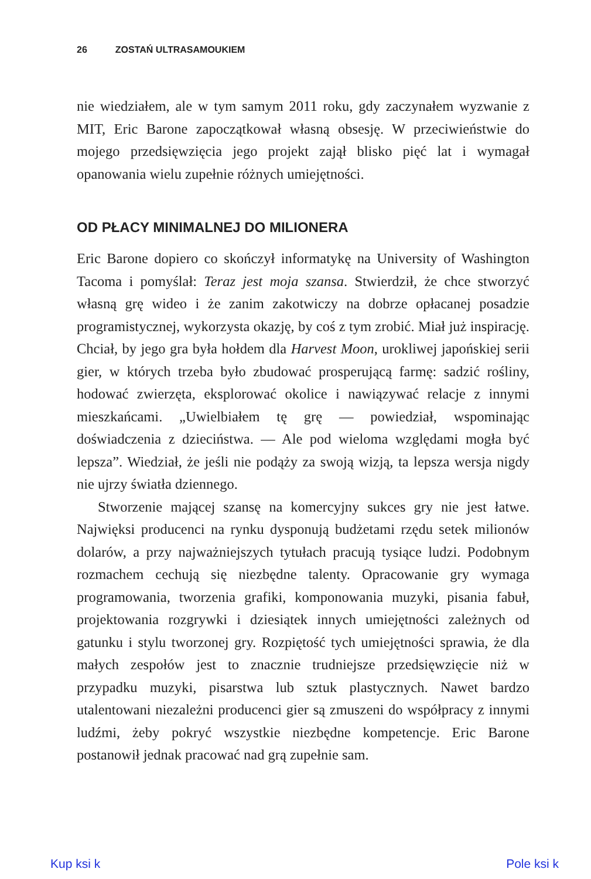26 ZOSTAŃ ULTRASAMOUKIEM
nie wiedziałem, ale w tym samym 2011 roku, gdy zaczynałem wyzwanie z MIT, Eric Barone zapoczątkował własną obsesję. W przeciwieństwie do mojego przedsięwzięcia jego projekt zajął blisko pięć lat i wymagał opanowania wielu zupełnie różnych umiejętności.
OD PŁACY MINIMALNEJ DO MILIONERA
Eric Barone dopiero co skończył informatykę na University of Washington Tacoma i pomyślał: Teraz jest moja szansa. Stwierdził, że chce stworzyć własną grę wideo i że zanim zakotwiczy na dobrze opłacanej posadzie programistycznej, wykorzysta okazję, by coś z tym zrobić. Miał już inspirację. Chciał, by jego gra była hołdem dla Harvest Moon, urokliwej japońskiej serii gier, w których trzeba było zbudować prosperującą farmę: sadzić rośliny, hodować zwierzęta, eksplorować okolice i nawiązywać relacje z innymi mieszkańcami. „Uwielbiałem tę grę — powiedział, wspominając doświadczenia z dzieciństwa. — Ale pod wieloma względami mogła być lepsza”. Wiedział, że jeśli nie podąży za swoją wizją, ta lepsza wersja nigdy nie ujrzy światła dziennego.
Stworzenie mającej szansę na komercyjny sukces gry nie jest łatwe. Najwięksi producenci na rynku dysponują budżetami rzędu setek milionów dolarów, a przy najważniejszych tytułach pracują tysiące ludzi. Podobnym rozmachem cechują się niezbędne talenty. Opracowanie gry wymaga programowania, tworzenia grafiki, komponowania muzyki, pisania fabuł, projektowania rozgrywki i dziesiątek innych umiejętności zależnych od gatunku i stylu tworzonej gry. Rozpiętość tych umiejętności sprawia, że dla małych zespołów jest to znacznie trudniejsze przedsięwzięcie niż w przypadku muzyki, pisarstwa lub sztuk plastycznych. Nawet bardzo utalentowani niezależni producenci gier są zmuszeni do współpracy z innymi ludźmi, żeby pokryć wszystkie niezbędne kompetencje. Eric Barone postanowił jednak pracować nad grą zupełnie sam.
Kup ksi k Pole ksi k